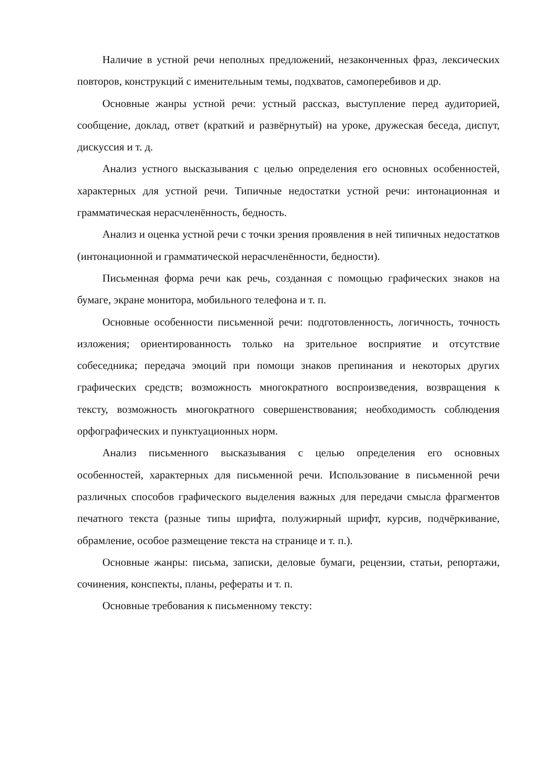Наличие в устной речи неполных предложений, незаконченных фраз, лексических повторов, конструкций с именительным темы, подхватов, самоперебивов и др.
Основные жанры устной речи: устный рассказ, выступление перед аудиторией, сообщение, доклад, ответ (краткий и развёрнутый) на уроке, дружеская беседа, диспут, дискуссия и т. д.
Анализ устного высказывания с целью определения его основных особенностей, характерных для устной речи. Типичные недостатки устной речи: интонационная и грамматическая нерасчленённость, бедность.
Анализ и оценка устной речи с точки зрения проявления в ней типичных недостатков (интонационной и грамматической нерасчленённости, бедности).
Письменная форма речи как речь, созданная с помощью графических знаков на бумаге, экране монитора, мобильного телефона и т. п.
Основные особенности письменной речи: подготовленность, логичность, точность изложения; ориентированность только на зрительное восприятие и отсутствие собеседника; передача эмоций при помощи знаков препинания и некоторых других графических средств; возможность многократного воспроизведения, возвращения к тексту, возможность многократного совершенствования; необходимость соблюдения орфографических и пунктуационных норм.
Анализ письменного высказывания с целью определения его основных особенностей, характерных для письменной речи. Использование в письменной речи различных способов графического выделения важных для передачи смысла фрагментов печатного текста (разные типы шрифта, полужирный шрифт, курсив, подчёркивание, обрамление, особое размещение текста на странице и т. п.).
Основные жанры: письма, записки, деловые бумаги, рецензии, статьи, репортажи, сочинения, конспекты, планы, рефераты и т. п.
Основные требования к письменному тексту: